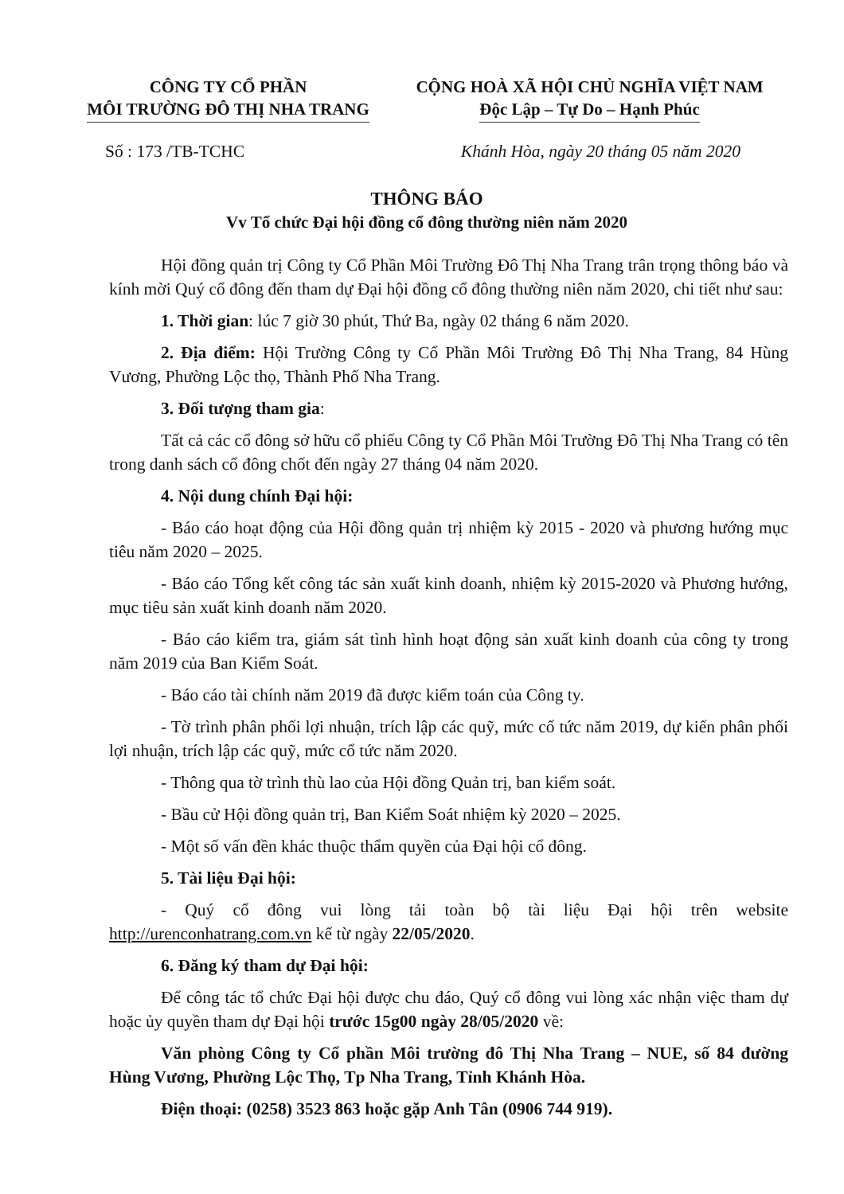CÔNG TY CỔ PHẦN
MÔI TRƯỜNG ĐÔ THỊ NHA TRANG
CỘNG HOÀ XÃ HỘI CHỦ NGHĨA VIỆT NAM
Độc Lập – Tự Do – Hạnh Phúc
Số : 173 /TB-TCHC Khánh Hòa, ngày 20 tháng 05 năm 2020
THÔNG BÁO
Vv Tổ chức Đại hội đồng cổ đông thường niên năm 2020
Hội đồng quản trị Công ty Cổ Phần Môi Trường Đô Thị Nha Trang trân trọng thông báo và kính mời Quý cổ đông đến tham dự Đại hội đồng cổ đông thường niên năm 2020, chi tiết như sau:
1. Thời gian: lúc 7 giờ 30 phút, Thứ Ba, ngày 02 tháng 6 năm 2020.
2. Địa điểm: Hội Trường Công ty Cổ Phần Môi Trường Đô Thị Nha Trang, 84 Hùng Vương, Phường Lộc thọ, Thành Phố Nha Trang.
3. Đối tượng tham gia:
Tất cả các cổ đông sở hữu cổ phiếu Công ty Cổ Phần Môi Trường Đô Thị Nha Trang có tên trong danh sách cổ đông chốt đến ngày 27 tháng 04 năm 2020.
4. Nội dung chính Đại hội:
- Báo cáo hoạt động của Hội đồng quản trị nhiệm kỳ 2015 - 2020 và phương hướng mục tiêu năm 2020 – 2025.
- Báo cáo Tổng kết công tác sản xuất kinh doanh, nhiệm kỳ 2015-2020 và Phương hướng, mục tiêu sản xuất kinh doanh năm 2020.
- Báo cáo kiểm tra, giám sát tình hình hoạt động sản xuất kinh doanh của công ty trong năm 2019 của Ban Kiểm Soát.
- Báo cáo tài chính năm 2019 đã được kiểm toán của Công ty.
- Tờ trình phân phối lợi nhuận, trích lập các quỹ, mức cổ tức năm 2019, dự kiến phân phối lợi nhuận, trích lập các quỹ, mức cổ tức năm 2020.
- Thông qua tờ trình thù lao của Hội đồng Quản trị, ban kiểm soát.
- Bầu cử Hội đồng quản trị, Ban Kiểm Soát nhiệm kỳ 2020 – 2025.
- Một số vấn đền khác thuộc thẩm quyền của Đại hội cổ đông.
5. Tài liệu Đại hội:
- Quý cổ đông vui lòng tải toàn bộ tài liệu Đại hội trên website http://urenconhatrang.com.vn kể từ ngày 22/05/2020.
6. Đăng ký tham dự Đại hội:
Để công tác tổ chức Đại hội được chu đáo, Quý cổ đông vui lòng xác nhận việc tham dự hoặc ủy quyền tham dự Đại hội trước 15g00 ngày 28/05/2020 về:
Văn phòng Công ty Cổ phần Môi trường đô Thị Nha Trang – NUE, số 84 đường Hùng Vương, Phường Lộc Thọ, Tp Nha Trang, Tỉnh Khánh Hòa.
Điện thoại: (0258) 3523 863 hoặc gặp Anh Tân (0906 744 919).